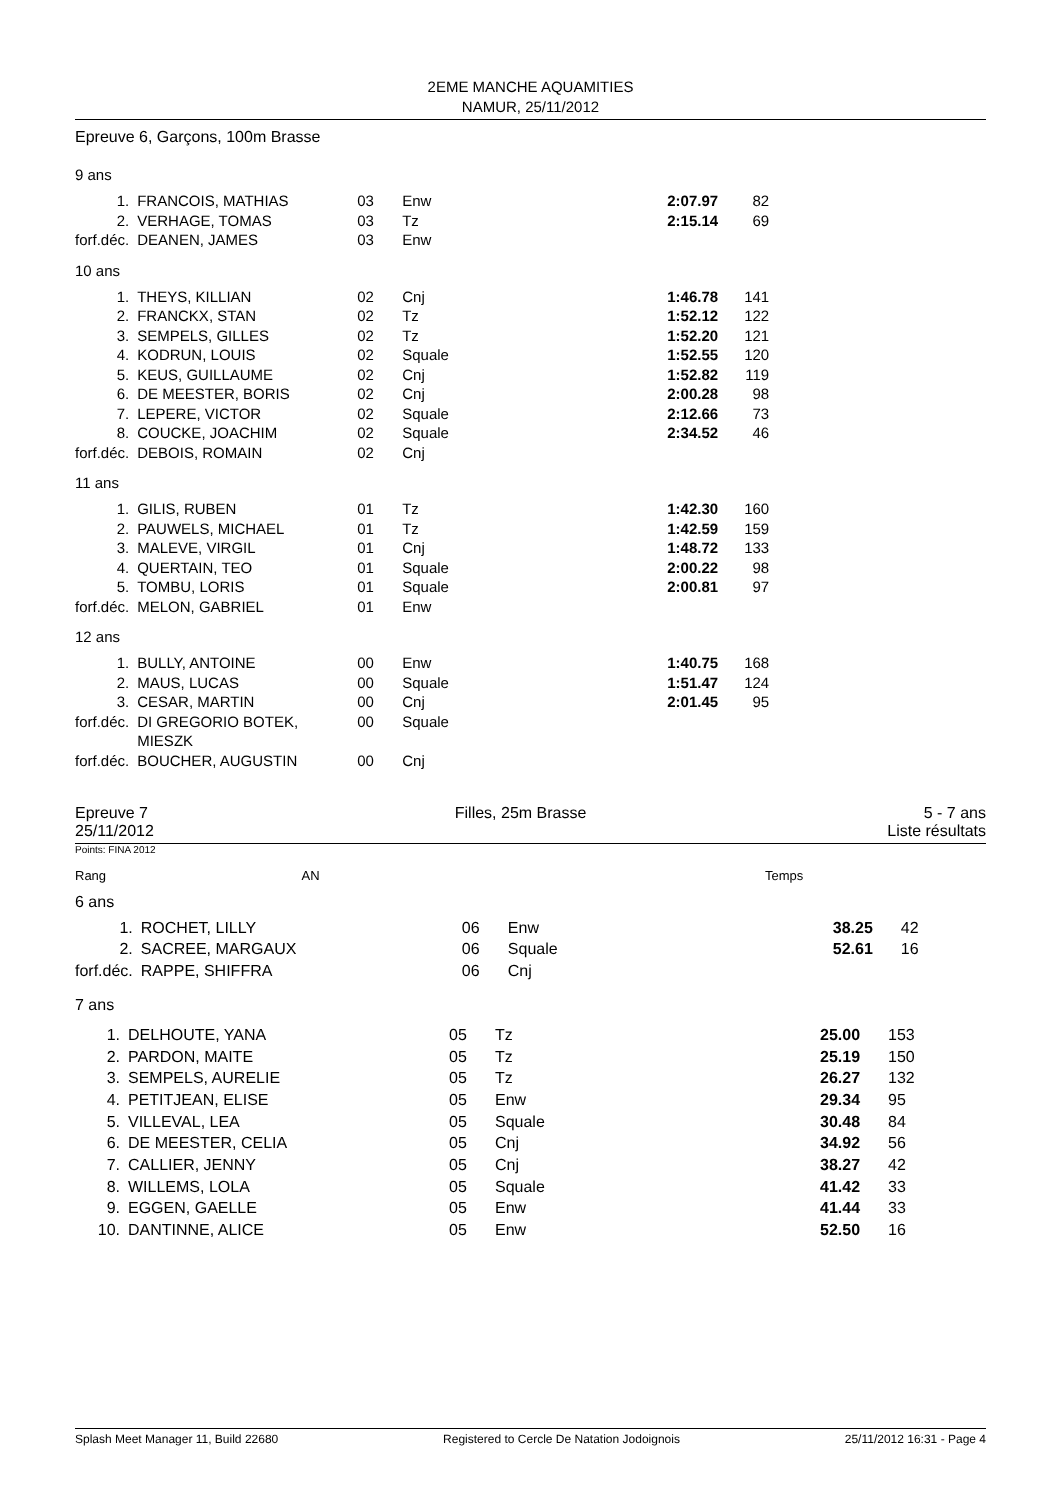2EME MANCHE AQUAMITIES
NAMUR, 25/11/2012
Epreuve 6, Garçons, 100m Brasse
9 ans
| 1. | FRANCOIS, MATHIAS | 03 | Enw | 2:07.97 | 82 |
| 2. | VERHAGE, TOMAS | 03 | Tz | 2:15.14 | 69 |
| forf.déc. | DEANEN, JAMES | 03 | Enw | | |
10 ans
| 1. | THEYS, KILLIAN | 02 | Cnj | 1:46.78 | 141 |
| 2. | FRANCKX, STAN | 02 | Tz | 1:52.12 | 122 |
| 3. | SEMPELS, GILLES | 02 | Tz | 1:52.20 | 121 |
| 4. | KODRUN, LOUIS | 02 | Squale | 1:52.55 | 120 |
| 5. | KEUS, GUILLAUME | 02 | Cnj | 1:52.82 | 119 |
| 6. | DE MEESTER, BORIS | 02 | Cnj | 2:00.28 | 98 |
| 7. | LEPERE, VICTOR | 02 | Squale | 2:12.66 | 73 |
| 8. | COUCKE, JOACHIM | 02 | Squale | 2:34.52 | 46 |
| forf.déc. | DEBOIS, ROMAIN | 02 | Cnj | | |
11 ans
| 1. | GILIS, RUBEN | 01 | Tz | 1:42.30 | 160 |
| 2. | PAUWELS, MICHAEL | 01 | Tz | 1:42.59 | 159 |
| 3. | MALEVE, VIRGIL | 01 | Cnj | 1:48.72 | 133 |
| 4. | QUERTAIN, TEO | 01 | Squale | 2:00.22 | 98 |
| 5. | TOMBU, LORIS | 01 | Squale | 2:00.81 | 97 |
| forf.déc. | MELON, GABRIEL | 01 | Enw | | |
12 ans
| 1. | BULLY, ANTOINE | 00 | Enw | 1:40.75 | 168 |
| 2. | MAUS, LUCAS | 00 | Squale | 1:51.47 | 124 |
| 3. | CESAR, MARTIN | 00 | Cnj | 2:01.45 | 95 |
| forf.déc. | DI GREGORIO BOTEK, MIESZK | 00 | Squale | | |
| forf.déc. | BOUCHER, AUGUSTIN | 00 | Cnj | | |
Epreuve 7
25/11/2012
Filles, 25m Brasse 5 - 7 ans
Liste résultats
Points: FINA 2012
| Rang | AN | Temps |
6 ans
| 1. | ROCHET, LILLY | 06 | Enw | 38.25 | 42 |
| 2. | SACREE, MARGAUX | 06 | Squale | 52.61 | 16 |
| forf.déc. | RAPPE, SHIFFRA | 06 | Cnj | | |
7 ans
| 1. | DELHOUTE, YANA | 05 | Tz | 25.00 | 153 |
| 2. | PARDON, MAITE | 05 | Tz | 25.19 | 150 |
| 3. | SEMPELS, AURELIE | 05 | Tz | 26.27 | 132 |
| 4. | PETITJEAN, ELISE | 05 | Enw | 29.34 | 95 |
| 5. | VILLEVAL, LEA | 05 | Squale | 30.48 | 84 |
| 6. | DE MEESTER, CELIA | 05 | Cnj | 34.92 | 56 |
| 7. | CALLIER, JENNY | 05 | Cnj | 38.27 | 42 |
| 8. | WILLEMS, LOLA | 05 | Squale | 41.42 | 33 |
| 9. | EGGEN, GAELLE | 05 | Enw | 41.44 | 33 |
| 10. | DANTINNE, ALICE | 05 | Enw | 52.50 | 16 |
Splash Meet Manager 11, Build 22680 Registered to Cercle De Natation Jodoignois 25/11/2012 16:31 - Page 4